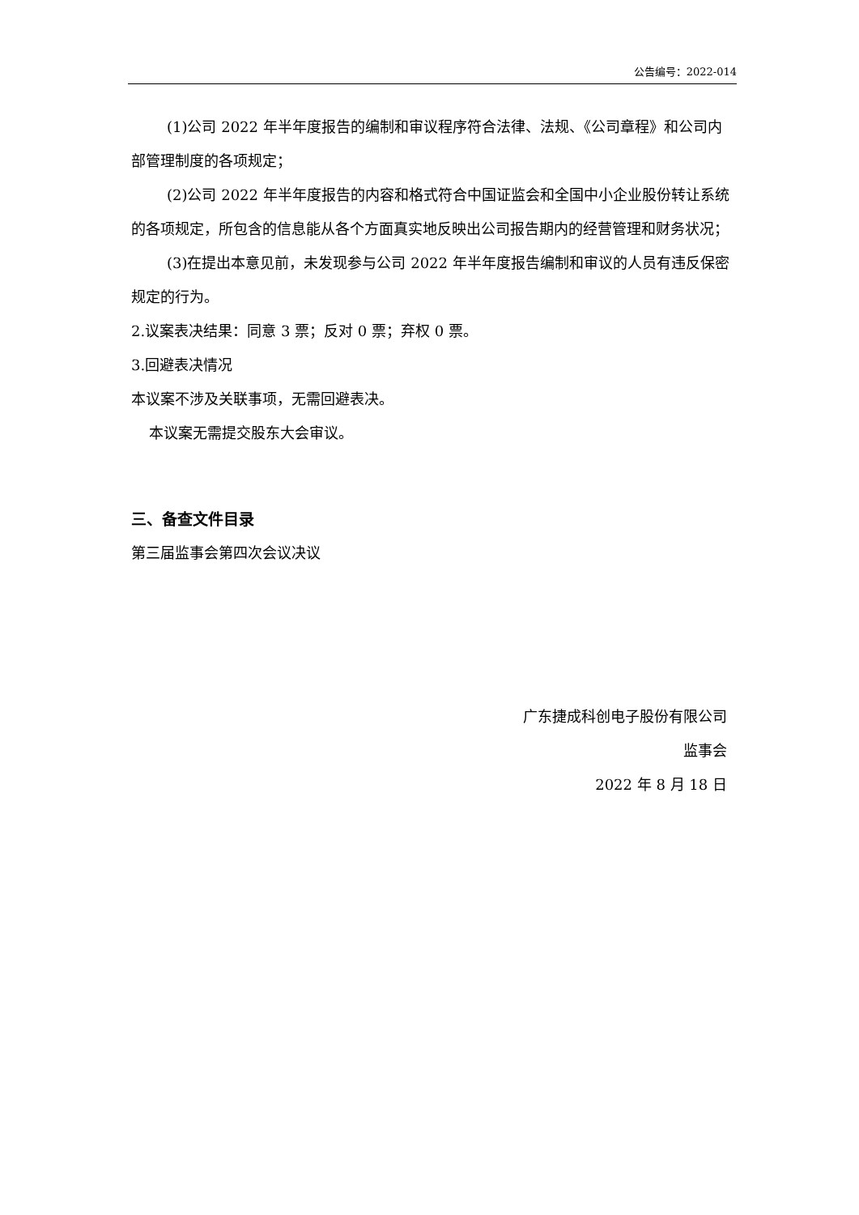公告编号：2022-014
(1)公司 2022 年半年度报告的编制和审议程序符合法律、法规、《公司章程》和公司内部管理制度的各项规定；
(2)公司 2022 年半年度报告的内容和格式符合中国证监会和全国中小企业股份转让系统的各项规定，所包含的信息能从各个方面真实地反映出公司报告期内的经营管理和财务状况；
(3)在提出本意见前，未发现参与公司 2022 年半年度报告编制和审议的人员有违反保密规定的行为。
2.议案表决结果：同意 3 票；反对 0 票；弃权 0 票。
3.回避表决情况
本议案不涉及关联事项，无需回避表决。
本议案无需提交股东大会审议。
三、备查文件目录
第三届监事会第四次会议决议
广东捷成科创电子股份有限公司
监事会
2022 年 8 月 18 日